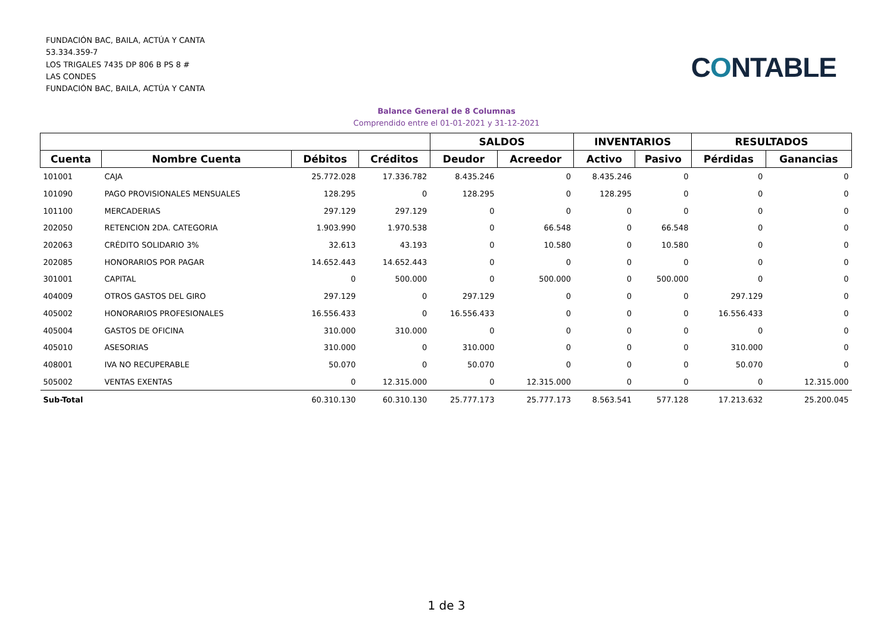FUNDACIÓN BAC, BAILA, ACTÚA Y CANTA
53.334.359-7
LOS TRIGALES 7435 DP 806 B PS 8 #
LAS CONDES
FUNDACIÓN BAC, BAILA, ACTÚA Y CANTA
CONTABLE
Balance General de 8 Columnas
Comprendido entre el 01-01-2021 y 31-12-2021
| | | | | SALDOS | | INVENTARIOS | | RESULTADOS | |
| --- | --- | --- | --- | --- | --- | --- | --- | --- | --- |
| Cuenta | Nombre Cuenta | Débitos | Créditos | Deudor | Acreedor | Activo | Pasivo | Pérdidas | Ganancias |
| 101001 | CAJA | 25.772.028 | 17.336.782 | 8.435.246 | 0 | 8.435.246 | 0 | 0 | 0 |
| 101090 | PAGO PROVISIONALES MENSUALES | 128.295 | 0 | 128.295 | 0 | 128.295 | 0 | 0 | 0 |
| 101100 | MERCADERIAS | 297.129 | 297.129 | 0 | 0 | 0 | 0 | 0 | 0 |
| 202050 | RETENCION 2DA. CATEGORIA | 1.903.990 | 1.970.538 | 0 | 66.548 | 0 | 66.548 | 0 | 0 |
| 202063 | CRÉDITO SOLIDARIO 3% | 32.613 | 43.193 | 0 | 10.580 | 0 | 10.580 | 0 | 0 |
| 202085 | HONORARIOS POR PAGAR | 14.652.443 | 14.652.443 | 0 | 0 | 0 | 0 | 0 | 0 |
| 301001 | CAPITAL | 0 | 500.000 | 0 | 500.000 | 0 | 500.000 | 0 | 0 |
| 404009 | OTROS GASTOS DEL GIRO | 297.129 | 0 | 297.129 | 0 | 0 | 0 | 297.129 | 0 |
| 405002 | HONORARIOS PROFESIONALES | 16.556.433 | 0 | 16.556.433 | 0 | 0 | 0 | 16.556.433 | 0 |
| 405004 | GASTOS DE OFICINA | 310.000 | 310.000 | 0 | 0 | 0 | 0 | 0 | 0 |
| 405010 | ASESORIAS | 310.000 | 0 | 310.000 | 0 | 0 | 0 | 310.000 | 0 |
| 408001 | IVA NO RECUPERABLE | 50.070 | 0 | 50.070 | 0 | 0 | 0 | 50.070 | 0 |
| 505002 | VENTAS EXENTAS | 0 | 12.315.000 | 0 | 12.315.000 | 0 | 0 | 0 | 12.315.000 |
| Sub-Total | | 60.310.130 | 60.310.130 | 25.777.173 | 25.777.173 | 8.563.541 | 577.128 | 17.213.632 | 25.200.045 |
1 de 3